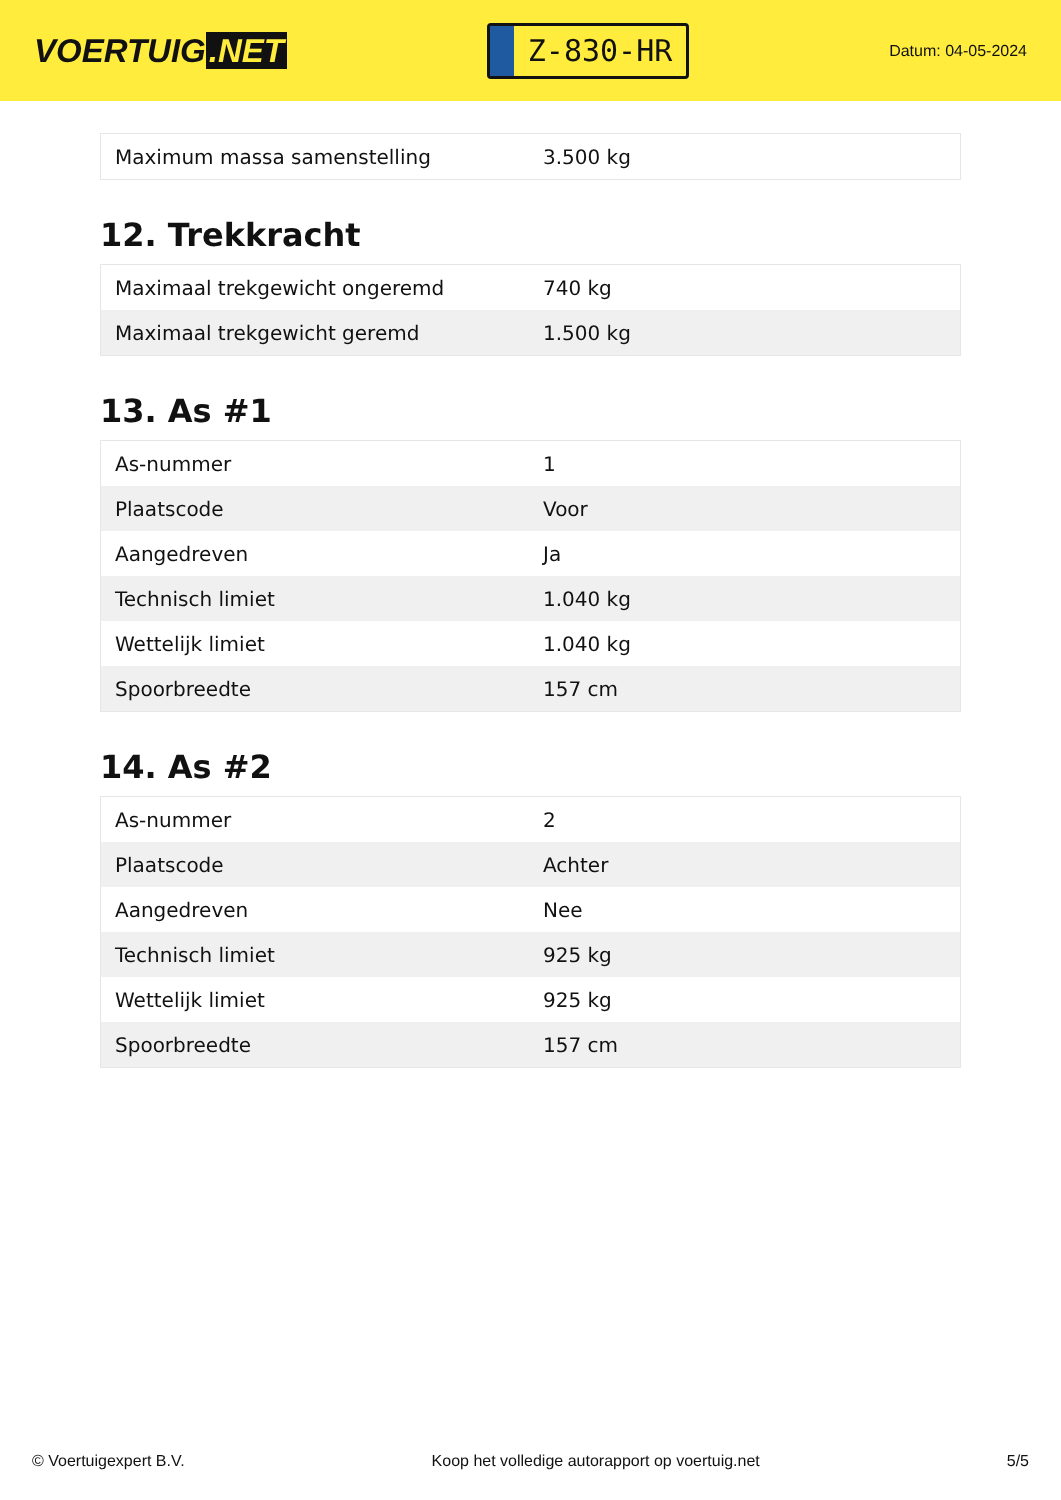VOERTUIG.NET
Z-830-HR
Datum: 04-05-2024
| Maximum massa samenstelling | 3.500 kg |
12. Trekkracht
| Maximaal trekgewicht ongeremd | 740 kg |
| Maximaal trekgewicht geremd | 1.500 kg |
13. As #1
| As-nummer | 1 |
| Plaatscode | Voor |
| Aangedreven | Ja |
| Technisch limiet | 1.040 kg |
| Wettelijk limiet | 1.040 kg |
| Spoorbreedte | 157 cm |
14. As #2
| As-nummer | 2 |
| Plaatscode | Achter |
| Aangedreven | Nee |
| Technisch limiet | 925 kg |
| Wettelijk limiet | 925 kg |
| Spoorbreedte | 157 cm |
© Voertuigexpert B.V. Koop het volledige autorapport op voertuig.net 5/5